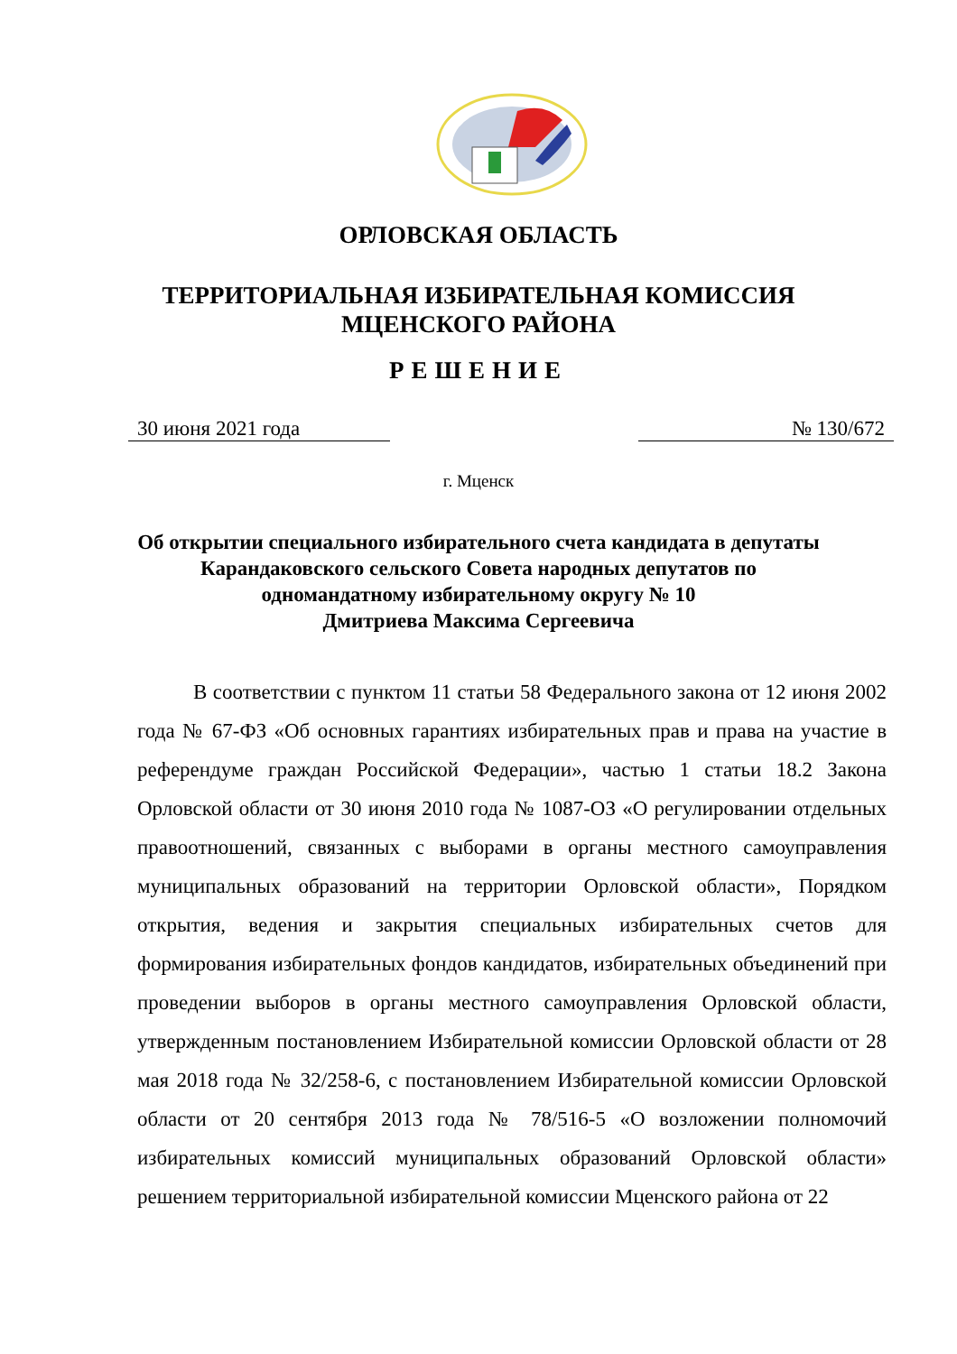ОРЛОВСКАЯ ОБЛАСТЬ
ТЕРРИТОРИАЛЬНАЯ ИЗБИРАТЕЛЬНАЯ КОМИССИЯ
МЦЕНСКОГО РАЙОНА
РЕШЕНИЕ
30 июня 2021 года № 130/672
г. Мценск
Об открытии специального избирательного счета кандидата в депутаты
Карандаковского сельского Совета народных депутатов по
одномандатному избирательному округу № 10
Дмитриева Максима Сергеевича
В соответствии с пунктом 11 статьи 58 Федерального закона от 12 июня 2002 года № 67-ФЗ «Об основных гарантиях избирательных прав и права на участие в референдуме граждан Российской Федерации», частью 1 статьи 18.2 Закона Орловской области от 30 июня 2010 года № 1087-ОЗ «О регулировании отдельных правоотношений, связанных с выборами в органы местного самоуправления муниципальных образований на территории Орловской области», Порядком открытия, ведения и закрытия специальных избирательных счетов для формирования избирательных фондов кандидатов, избирательных объединений при проведении выборов в органы местного самоуправления Орловской области, утвержденным постановлением Избирательной комиссии Орловской области от 28 мая 2018 года № 32/258-6, с постановлением Избирательной комиссии Орловской области от 20 сентября 2013 года № 78/516-5 «О возложении полномочий избирательных комиссий муниципальных образований Орловской области» решением территориальной избирательной комиссии Мценского района от 22